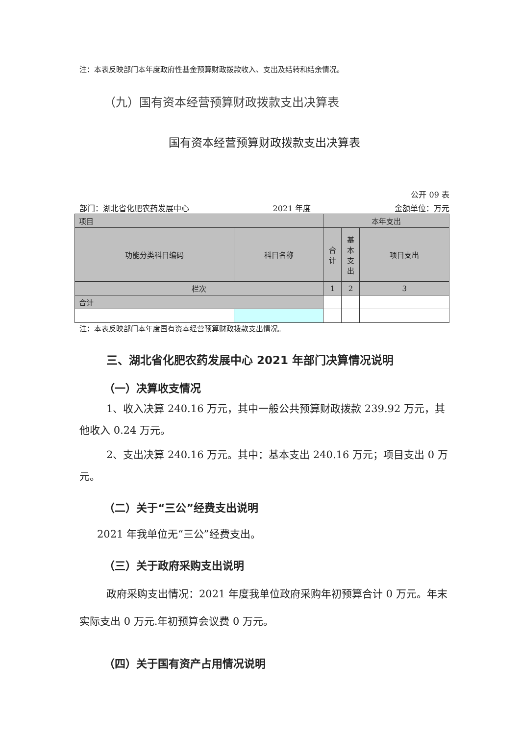注：本表反映部门本年度政府性基金预算财政拨款收入、支出及结转和结余情况。
（九）国有资本经营预算财政拨款支出决算表
国有资本经营预算财政拨款支出决算表
公开 09 表
部门：湖北省化肥农药发展中心 2021 年度 金额单位：万元
| 项目 | | 本年支出 | | |
| 功能分类科目编码 | 科目名称 | 合 计 | 基 本 支 出 | 项目支出 |
| 栏次 | | 1 | 2 | 3 |
| 合计 | | | | |
注：本表反映部门本年度国有资本经营预算财政拨款支出情况。
三、湖北省化肥农药发展中心 2021 年部门决算情况说明
（一）决算收支情况
1、收入决算 240.16 万元，其中一般公共预算财政拨款 239.92 万元，其他收入 0.24 万元。
2、支出决算 240.16 万元。其中：基本支出 240.16 万元；项目支出 0 万元。
（二）关于“三公”经费支出说明
2021 年我单位无“三公”经费支出。
（三）关于政府采购支出说明
政府采购支出情况：2021 年度我单位政府采购年初预算合计 0 万元。年末实际支出 0 万元.年初预算会议费 0 万元。
（四）关于国有资产占用情况说明